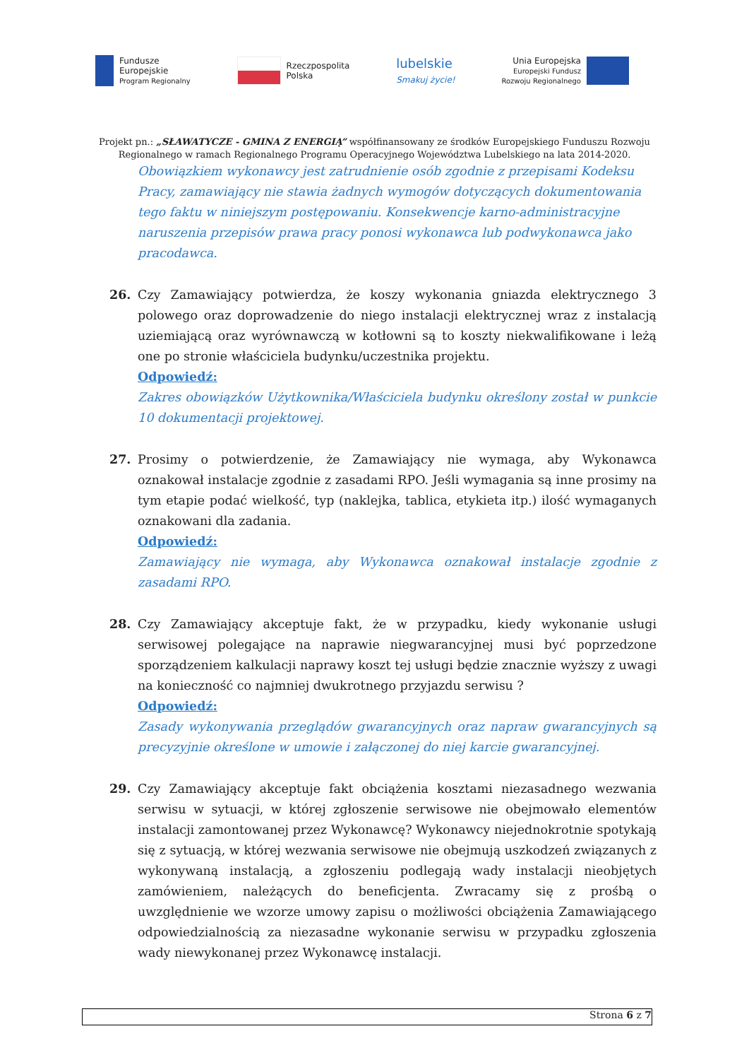Fundusze
Europejskie
Program Regionalny
Rzeczpospolita
Polska
lubelskie
Smakuj życie!
Unia Europejska
Europejski Fundusz
Rozwoju Regionalnego
Projekt pn.: „SŁAWATYCZE - GMINA Z ENERGIĄ” współfinansowany ze środków Europejskiego Funduszu Rozwoju
Regionalnego w ramach Regionalnego Programu Operacyjnego Województwa Lubelskiego na lata 2014-2020.
Obowiązkiem wykonawcy jest zatrudnienie osób zgodnie z przepisami Kodeksu Pracy, zamawiający nie stawia żadnych wymogów dotyczących dokumentowania tego faktu w niniejszym postępowaniu. Konsekwencje karno-administracyjne naruszenia przepisów prawa pracy ponosi wykonawca lub podwykonawca jako pracodawca.
26. Czy Zamawiający potwierdza, że koszy wykonania gniazda elektrycznego 3 polowego oraz doprowadzenie do niego instalacji elektrycznej wraz z instalacją uziemiającą oraz wyrównawczą w kotłowni są to koszty niekwalifikowane i leżą one po stronie właściciela budynku/uczestnika projektu.
Odpowiedź:
Zakres obowiązków Użytkownika/Właściciela budynku określony został w punkcie 10 dokumentacji projektowej.
27. Prosimy o potwierdzenie, że Zamawiający nie wymaga, aby Wykonawca oznakował instalacje zgodnie z zasadami RPO. Jeśli wymagania są inne prosimy na tym etapie podać wielkość, typ (naklejka, tablica, etykieta itp.) ilość wymaganych oznakowani dla zadania.
Odpowiedź:
Zamawiający nie wymaga, aby Wykonawca oznakował instalacje zgodnie z zasadami RPO.
28. Czy Zamawiający akceptuje fakt, że w przypadku, kiedy wykonanie usługi serwisowej polegające na naprawie niegwarancyjnej musi być poprzedzone sporządzeniem kalkulacji naprawy koszt tej usługi będzie znacznie wyższy z uwagi na konieczność co najmniej dwukrotnego przyjazdu serwisu ?
Odpowiedź:
Zasady wykonywania przeglądów gwarancyjnych oraz napraw gwarancyjnych są precyzyjnie określone w umowie i załączonej do niej karcie gwarancyjnej.
29. Czy Zamawiający akceptuje fakt obciążenia kosztami niezasadnego wezwania serwisu w sytuacji, w której zgłoszenie serwisowe nie obejmowało elementów instalacji zamontowanej przez Wykonawcę? Wykonawcy niejednokrotnie spotykają się z sytuacją, w której wezwania serwisowe nie obejmują uszkodzeń związanych z wykonywaną instalacją, a zgłoszeniu podlegają wady instalacji nieobjętych zamówieniem, należących do beneficjenta. Zwracamy się z prośbą o uwzględnienie we wzorze umowy zapisu o możliwości obciążenia Zamawiającego odpowiedzialnością za niezasadne wykonanie serwisu w przypadku zgłoszenia wady niewykonanej przez Wykonawcę instalacji.
Strona 6 z 7